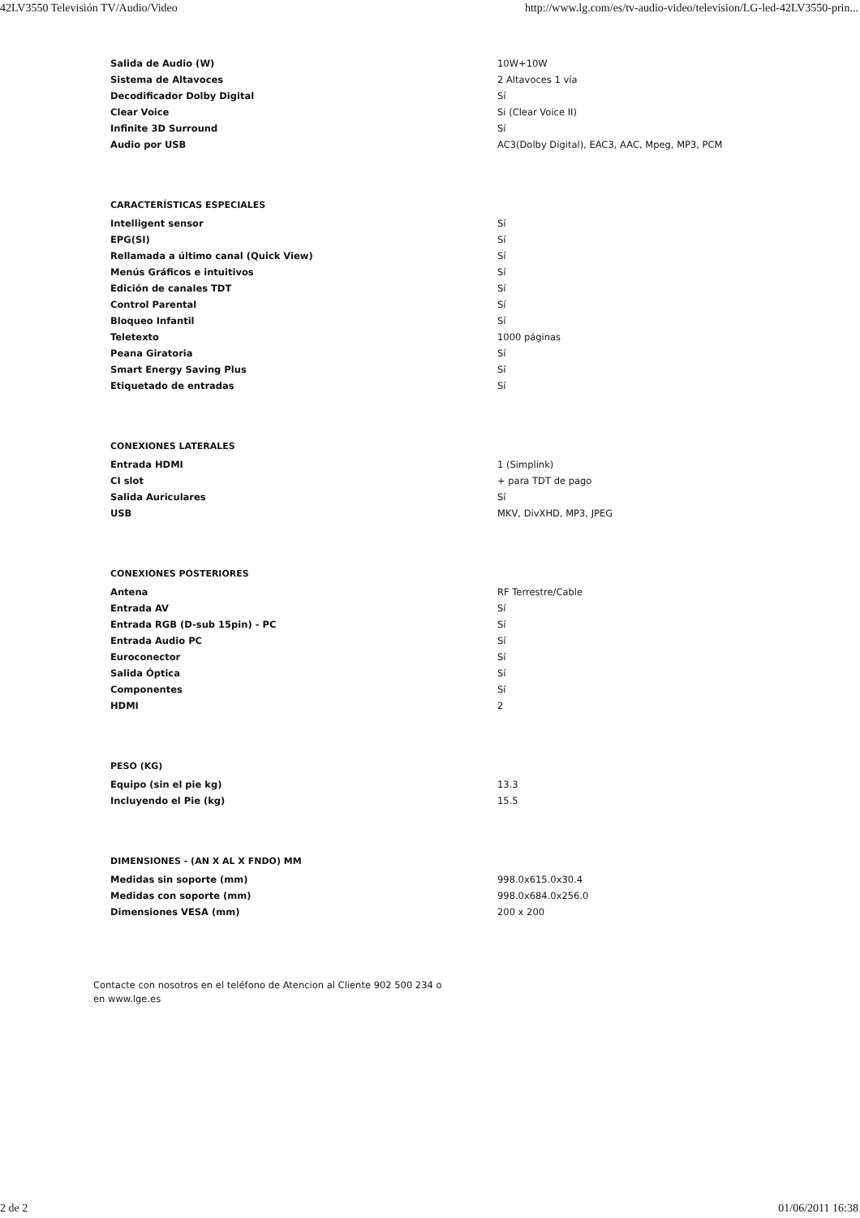42LV3550 Televisión TV/Audio/Video http://www.lg.com/es/tv-audio-video/television/LG-led-42LV3550-prin...
| Salida de Audio (W) | 10W+10W |
| Sistema de Altavoces | 2 Altavoces 1 vía |
| Decodificador Dolby Digital | Sí |
| Clear Voice | Si (Clear Voice II) |
| Infinite 3D Surround | Sí |
| Audio por USB | AC3(Dolby Digital), EAC3, AAC, Mpeg, MP3, PCM |
CARACTERÍSTICAS ESPECIALES
| Intelligent sensor | Sí |
| EPG(SI) | Sí |
| Rellamada a último canal (Quick View) | Sí |
| Menús Gráficos e intuitivos | Sí |
| Edición de canales TDT | Sí |
| Control Parental | Sí |
| Bloqueo Infantil | Sí |
| Teletexto | 1000 páginas |
| Peana Giratoria | Sí |
| Smart Energy Saving Plus | Sí |
| Etiquetado de entradas | Sí |
CONEXIONES LATERALES
| Entrada HDMI | 1 (Simplink) |
| CI slot | + para TDT de pago |
| Salida Auriculares | Sí |
| USB | MKV, DivXHD, MP3, JPEG |
CONEXIONES POSTERIORES
| Antena | RF Terrestre/Cable |
| Entrada AV | Sí |
| Entrada RGB (D-sub 15pin) - PC | Sí |
| Entrada Audio PC | Sí |
| Euroconector | Sí |
| Salida Óptica | Sí |
| Componentes | Sí |
| HDMI | 2 |
PESO (KG)
| Equipo (sin el pie kg) | 13.3 |
| Incluyendo el Pie (kg) | 15.5 |
DIMENSIONES - (AN X AL X FNDO) MM
| Medidas sin soporte (mm) | 998.0x615.0x30.4 |
| Medidas con soporte (mm) | 998.0x684.0x256.0 |
| Dimensiones VESA (mm) | 200 x 200 |
Contacte con nosotros en el teléfono de Atencion al Cliente 902 500 234 o
en www.lge.es
2 de 2 01/06/2011 16:38